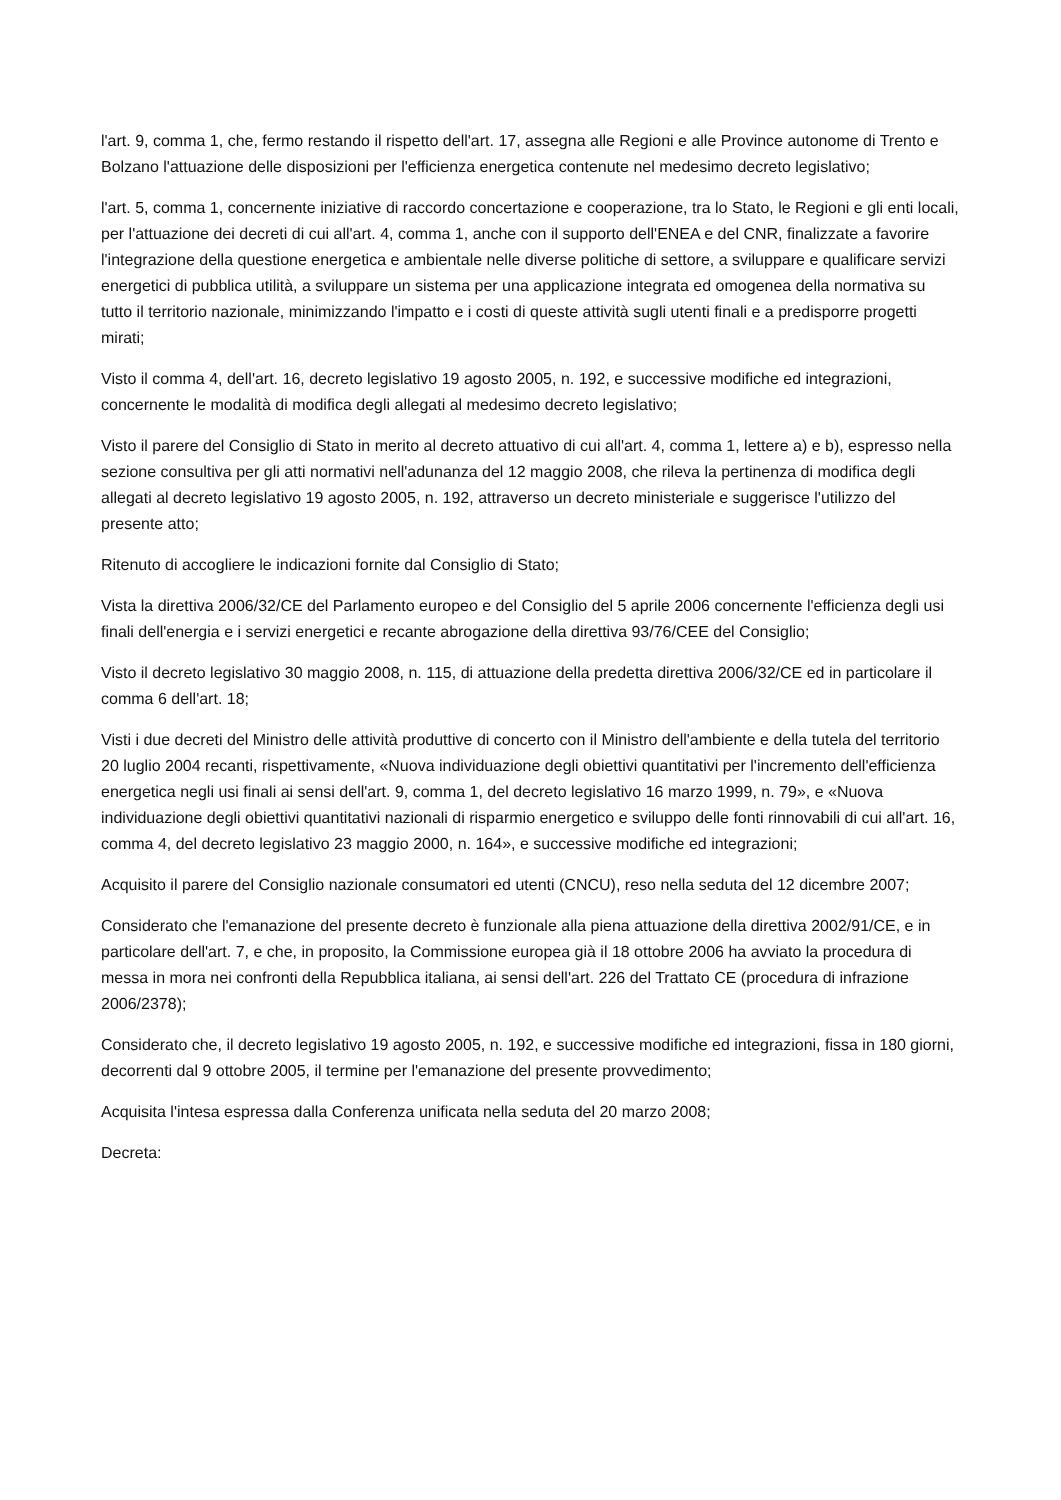l'art. 9, comma 1, che, fermo restando il rispetto dell'art. 17, assegna alle Regioni e alle Province autonome di Trento e Bolzano l'attuazione delle disposizioni per l'efficienza energetica contenute nel medesimo decreto legislativo;
l'art. 5, comma 1, concernente iniziative di raccordo concertazione e cooperazione, tra lo Stato, le Regioni e gli enti locali, per l'attuazione dei decreti di cui all'art. 4, comma 1, anche con il supporto dell'ENEA e del CNR, finalizzate a favorire l'integrazione della questione energetica e ambientale nelle diverse politiche di settore, a sviluppare e qualificare servizi energetici di pubblica utilità, a sviluppare un sistema per una applicazione integrata ed omogenea della normativa su tutto il territorio nazionale, minimizzando l'impatto e i costi di queste attività sugli utenti finali e a predisporre progetti mirati;
Visto il comma 4, dell'art. 16, decreto legislativo 19 agosto 2005, n. 192, e successive modifiche ed integrazioni, concernente le modalità di modifica degli allegati al medesimo decreto legislativo;
Visto il parere del Consiglio di Stato in merito al decreto attuativo di cui all'art. 4, comma 1, lettere a) e b), espresso nella sezione consultiva per gli atti normativi nell'adunanza del 12 maggio 2008, che rileva la pertinenza di modifica degli allegati al decreto legislativo 19 agosto 2005, n. 192, attraverso un decreto ministeriale e suggerisce l'utilizzo del presente atto;
Ritenuto di accogliere le indicazioni fornite dal Consiglio di Stato;
Vista la direttiva 2006/32/CE del Parlamento europeo e del Consiglio del 5 aprile 2006 concernente l'efficienza degli usi finali dell'energia e i servizi energetici e recante abrogazione della direttiva 93/76/CEE del Consiglio;
Visto il decreto legislativo 30 maggio 2008, n. 115, di attuazione della predetta direttiva 2006/32/CE ed in particolare il comma 6 dell'art. 18;
Visti i due decreti del Ministro delle attività produttive di concerto con il Ministro dell'ambiente e della tutela del territorio 20 luglio 2004 recanti, rispettivamente, «Nuova individuazione degli obiettivi quantitativi per l'incremento dell'efficienza energetica negli usi finali ai sensi dell'art. 9, comma 1, del decreto legislativo 16 marzo 1999, n. 79», e «Nuova individuazione degli obiettivi quantitativi nazionali di risparmio energetico e sviluppo delle fonti rinnovabili di cui all'art. 16, comma 4, del decreto legislativo 23 maggio 2000, n. 164», e successive modifiche ed integrazioni;
Acquisito il parere del Consiglio nazionale consumatori ed utenti (CNCU), reso nella seduta del 12 dicembre 2007;
Considerato che l'emanazione del presente decreto è funzionale alla piena attuazione della direttiva 2002/91/CE, e in particolare dell'art. 7, e che, in proposito, la Commissione europea già il 18 ottobre 2006 ha avviato la procedura di messa in mora nei confronti della Repubblica italiana, ai sensi dell'art. 226 del Trattato CE (procedura di infrazione 2006/2378);
Considerato che, il decreto legislativo 19 agosto 2005, n. 192, e successive modifiche ed integrazioni, fissa in 180 giorni, decorrenti dal 9 ottobre 2005, il termine per l'emanazione del presente provvedimento;
Acquisita l'intesa espressa dalla Conferenza unificata nella seduta del 20 marzo 2008;
Decreta: